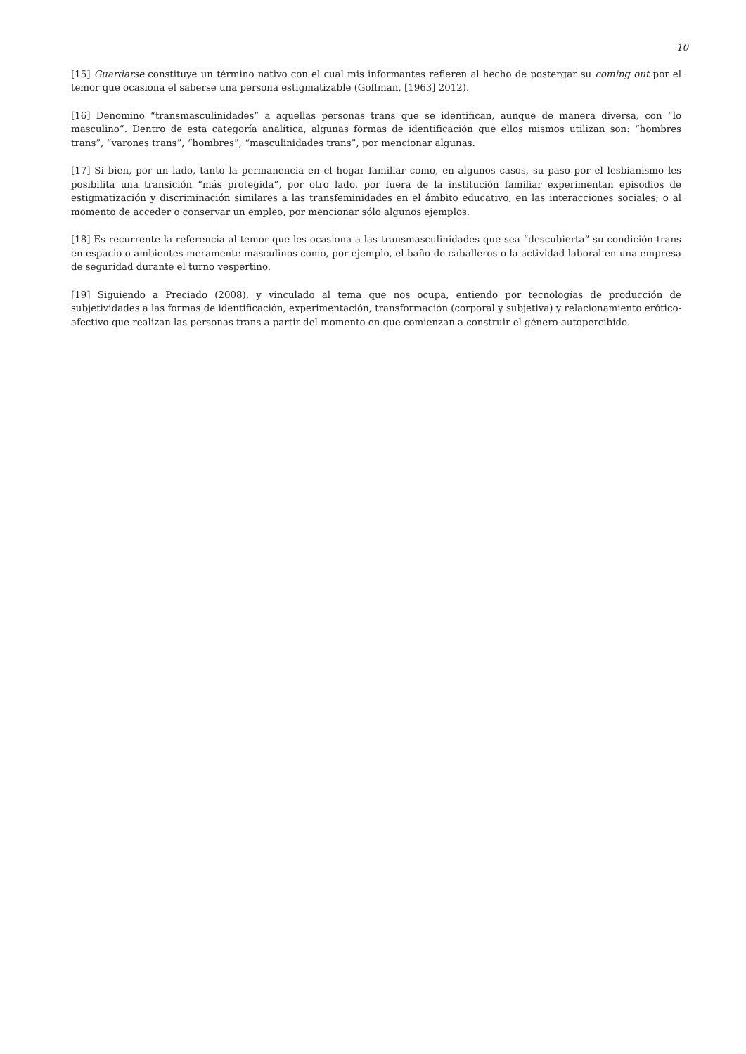10
[15] Guardarse constituye un término nativo con el cual mis informantes refieren al hecho de postergar su coming out por el temor que ocasiona el saberse una persona estigmatizable (Goffman, [1963] 2012).
[16] Denomino “transmasculinidades” a aquellas personas trans que se identifican, aunque de manera diversa, con “lo masculino”. Dentro de esta categoría analítica, algunas formas de identificación que ellos mismos utilizan son: “hombres trans”, “varones trans”, “hombres”, “masculinidades trans”, por mencionar algunas.
[17] Si bien, por un lado, tanto la permanencia en el hogar familiar como, en algunos casos, su paso por el lesbianismo les posibilita una transición “más protegida”, por otro lado, por fuera de la institución familiar experimentan episodios de estigmatización y discriminación similares a las transfeminidades en el ámbito educativo, en las interacciones sociales; o al momento de acceder o conservar un empleo, por mencionar sólo algunos ejemplos.
[18] Es recurrente la referencia al temor que les ocasiona a las transmasculinidades que sea “descubierta” su condición trans en espacio o ambientes meramente masculinos como, por ejemplo, el baño de caballeros o la actividad laboral en una empresa de seguridad durante el turno vespertino.
[19] Siguiendo a Preciado (2008), y vinculado al tema que nos ocupa, entiendo por tecnologías de producción de subjetividades a las formas de identificación, experimentación, transformación (corporal y subjetiva) y relacionamiento erótico-afectivo que realizan las personas trans a partir del momento en que comienzan a construir el género autopercibido.